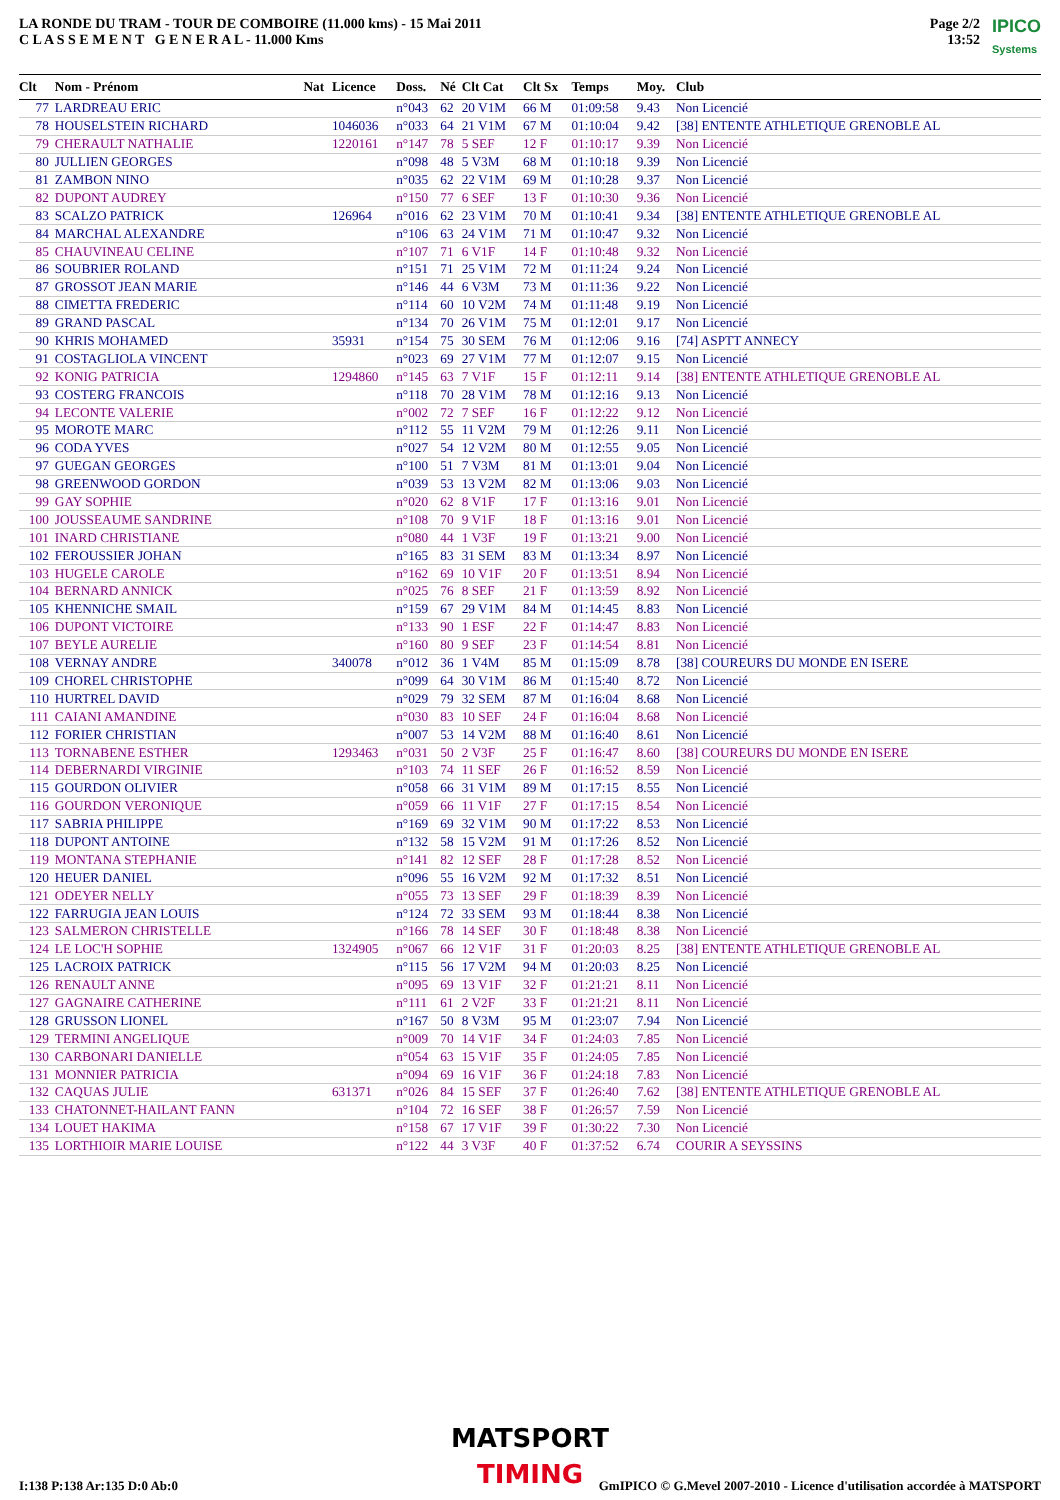LA RONDE DU TRAM - TOUR DE COMBOIRE (11.000 kms) - 15 Mai 2011
C L A S S E M E N T G E N E R A L - 11.000 Kms
Page 2/2
13:52
IPICO
Systems
| Clt | Nom - Prénom | Nat | Licence | Doss. | Né | Clt Cat | Clt Sx | Temps | Moy. | Club |
| --- | --- | --- | --- | --- | --- | --- | --- | --- | --- | --- |
| 77 | LARDREAU ERIC | | | n°043 | 62 | 20 V1M | 66 M | 01:09:58 | 9.43 | Non Licencié |
| 78 | HOUSELSTEIN RICHARD | | 1046036 | n°033 | 64 | 21 V1M | 67 M | 01:10:04 | 9.42 | [38] ENTENTE ATHLETIQUE GRENOBLE AL |
| 79 | CHERAULT NATHALIE | | 1220161 | n°147 | 78 | 5 SEF | 12 F | 01:10:17 | 9.39 | Non Licencié |
| 80 | JULLIEN GEORGES | | | n°098 | 48 | 5 V3M | 68 M | 01:10:18 | 9.39 | Non Licencié |
| 81 | ZAMBON NINO | | | n°035 | 62 | 22 V1M | 69 M | 01:10:28 | 9.37 | Non Licencié |
| 82 | DUPONT AUDREY | | | n°150 | 77 | 6 SEF | 13 F | 01:10:30 | 9.36 | Non Licencié |
| 83 | SCALZO PATRICK | | 126964 | n°016 | 62 | 23 V1M | 70 M | 01:10:41 | 9.34 | [38] ENTENTE ATHLETIQUE GRENOBLE AL |
| 84 | MARCHAL ALEXANDRE | | | n°106 | 63 | 24 V1M | 71 M | 01:10:47 | 9.32 | Non Licencié |
| 85 | CHAUVINEAU CELINE | | | n°107 | 71 | 6 V1F | 14 F | 01:10:48 | 9.32 | Non Licencié |
| 86 | SOUBRIER ROLAND | | | n°151 | 71 | 25 V1M | 72 M | 01:11:24 | 9.24 | Non Licencié |
| 87 | GROSSOT JEAN MARIE | | | n°146 | 44 | 6 V3M | 73 M | 01:11:36 | 9.22 | Non Licencié |
| 88 | CIMETTA FREDERIC | | | n°114 | 60 | 10 V2M | 74 M | 01:11:48 | 9.19 | Non Licencié |
| 89 | GRAND PASCAL | | | n°134 | 70 | 26 V1M | 75 M | 01:12:01 | 9.17 | Non Licencié |
| 90 | KHRIS MOHAMED | | 35931 | n°154 | 75 | 30 SEM | 76 M | 01:12:06 | 9.16 | [74] ASPTT ANNECY |
| 91 | COSTAGLIOLA VINCENT | | | n°023 | 69 | 27 V1M | 77 M | 01:12:07 | 9.15 | Non Licencié |
| 92 | KONIG PATRICIA | | 1294860 | n°145 | 63 | 7 V1F | 15 F | 01:12:11 | 9.14 | [38] ENTENTE ATHLETIQUE GRENOBLE AL |
| 93 | COSTERG FRANCOIS | | | n°118 | 70 | 28 V1M | 78 M | 01:12:16 | 9.13 | Non Licencié |
| 94 | LECONTE VALERIE | | | n°002 | 72 | 7 SEF | 16 F | 01:12:22 | 9.12 | Non Licencié |
| 95 | MOROTE MARC | | | n°112 | 55 | 11 V2M | 79 M | 01:12:26 | 9.11 | Non Licencié |
| 96 | CODA YVES | | | n°027 | 54 | 12 V2M | 80 M | 01:12:55 | 9.05 | Non Licencié |
| 97 | GUEGAN GEORGES | | | n°100 | 51 | 7 V3M | 81 M | 01:13:01 | 9.04 | Non Licencié |
| 98 | GREENWOOD GORDON | | | n°039 | 53 | 13 V2M | 82 M | 01:13:06 | 9.03 | Non Licencié |
| 99 | GAY SOPHIE | | | n°020 | 62 | 8 V1F | 17 F | 01:13:16 | 9.01 | Non Licencié |
| 100 | JOUSSEAUME SANDRINE | | | n°108 | 70 | 9 V1F | 18 F | 01:13:16 | 9.01 | Non Licencié |
| 101 | INARD CHRISTIANE | | | n°080 | 44 | 1 V3F | 19 F | 01:13:21 | 9.00 | Non Licencié |
| 102 | FEROUSSIER JOHAN | | | n°165 | 83 | 31 SEM | 83 M | 01:13:34 | 8.97 | Non Licencié |
| 103 | HUGELE CAROLE | | | n°162 | 69 | 10 V1F | 20 F | 01:13:51 | 8.94 | Non Licencié |
| 104 | BERNARD ANNICK | | | n°025 | 76 | 8 SEF | 21 F | 01:13:59 | 8.92 | Non Licencié |
| 105 | KHENNICHE SMAIL | | | n°159 | 67 | 29 V1M | 84 M | 01:14:45 | 8.83 | Non Licencié |
| 106 | DUPONT VICTOIRE | | | n°133 | 90 | 1 ESF | 22 F | 01:14:47 | 8.83 | Non Licencié |
| 107 | BEYLE AURELIE | | | n°160 | 80 | 9 SEF | 23 F | 01:14:54 | 8.81 | Non Licencié |
| 108 | VERNAY ANDRE | | 340078 | n°012 | 36 | 1 V4M | 85 M | 01:15:09 | 8.78 | [38] COUREURS DU MONDE EN ISERE |
| 109 | CHOREL CHRISTOPHE | | | n°099 | 64 | 30 V1M | 86 M | 01:15:40 | 8.72 | Non Licencié |
| 110 | HURTREL DAVID | | | n°029 | 79 | 32 SEM | 87 M | 01:16:04 | 8.68 | Non Licencié |
| 111 | CAIANI AMANDINE | | | n°030 | 83 | 10 SEF | 24 F | 01:16:04 | 8.68 | Non Licencié |
| 112 | FORIER CHRISTIAN | | | n°007 | 53 | 14 V2M | 88 M | 01:16:40 | 8.61 | Non Licencié |
| 113 | TORNABENE ESTHER | | 1293463 | n°031 | 50 | 2 V3F | 25 F | 01:16:47 | 8.60 | [38] COUREURS DU MONDE EN ISERE |
| 114 | DEBERNARDI VIRGINIE | | | n°103 | 74 | 11 SEF | 26 F | 01:16:52 | 8.59 | Non Licencié |
| 115 | GOURDON OLIVIER | | | n°058 | 66 | 31 V1M | 89 M | 01:17:15 | 8.55 | Non Licencié |
| 116 | GOURDON VERONIQUE | | | n°059 | 66 | 11 V1F | 27 F | 01:17:15 | 8.54 | Non Licencié |
| 117 | SABRIA PHILIPPE | | | n°169 | 69 | 32 V1M | 90 M | 01:17:22 | 8.53 | Non Licencié |
| 118 | DUPONT ANTOINE | | | n°132 | 58 | 15 V2M | 91 M | 01:17:26 | 8.52 | Non Licencié |
| 119 | MONTANA STEPHANIE | | | n°141 | 82 | 12 SEF | 28 F | 01:17:28 | 8.52 | Non Licencié |
| 120 | HEUER DANIEL | | | n°096 | 55 | 16 V2M | 92 M | 01:17:32 | 8.51 | Non Licencié |
| 121 | ODEYER NELLY | | | n°055 | 73 | 13 SEF | 29 F | 01:18:39 | 8.39 | Non Licencié |
| 122 | FARRUGIA JEAN LOUIS | | | n°124 | 72 | 33 SEM | 93 M | 01:18:44 | 8.38 | Non Licencié |
| 123 | SALMERON CHRISTELLE | | | n°166 | 78 | 14 SEF | 30 F | 01:18:48 | 8.38 | Non Licencié |
| 124 | LE LOC'H SOPHIE | | 1324905 | n°067 | 66 | 12 V1F | 31 F | 01:20:03 | 8.25 | [38] ENTENTE ATHLETIQUE GRENOBLE AL |
| 125 | LACROIX PATRICK | | | n°115 | 56 | 17 V2M | 94 M | 01:20:03 | 8.25 | Non Licencié |
| 126 | RENAULT ANNE | | | n°095 | 69 | 13 V1F | 32 F | 01:21:21 | 8.11 | Non Licencié |
| 127 | GAGNAIRE CATHERINE | | | n°111 | 61 | 2 V2F | 33 F | 01:21:21 | 8.11 | Non Licencié |
| 128 | GRUSSON LIONEL | | | n°167 | 50 | 8 V3M | 95 M | 01:23:07 | 7.94 | Non Licencié |
| 129 | TERMINI ANGELIQUE | | | n°009 | 70 | 14 V1F | 34 F | 01:24:03 | 7.85 | Non Licencié |
| 130 | CARBONARI DANIELLE | | | n°054 | 63 | 15 V1F | 35 F | 01:24:05 | 7.85 | Non Licencié |
| 131 | MONNIER PATRICIA | | | n°094 | 69 | 16 V1F | 36 F | 01:24:18 | 7.83 | Non Licencié |
| 132 | CAQUAS JULIE | | 631371 | n°026 | 84 | 15 SEF | 37 F | 01:26:40 | 7.62 | [38] ENTENTE ATHLETIQUE GRENOBLE AL |
| 133 | CHATONNET-HAILANT FANN | | | n°104 | 72 | 16 SEF | 38 F | 01:26:57 | 7.59 | Non Licencié |
| 134 | LOUET HAKIMA | | | n°158 | 67 | 17 V1F | 39 F | 01:30:22 | 7.30 | Non Licencié |
| 135 | LORTHIOIR MARIE LOUISE | | | n°122 | 44 | 3 V3F | 40 F | 01:37:52 | 6.74 | COURIR A SEYSSINS |
MATSPORT
TIMING
I:138 P:138 Ar:135 D:0 Ab:0 GmIPICO © G.Mevel 2007-2010 - Licence d'utilisation accordée à MATSPORT